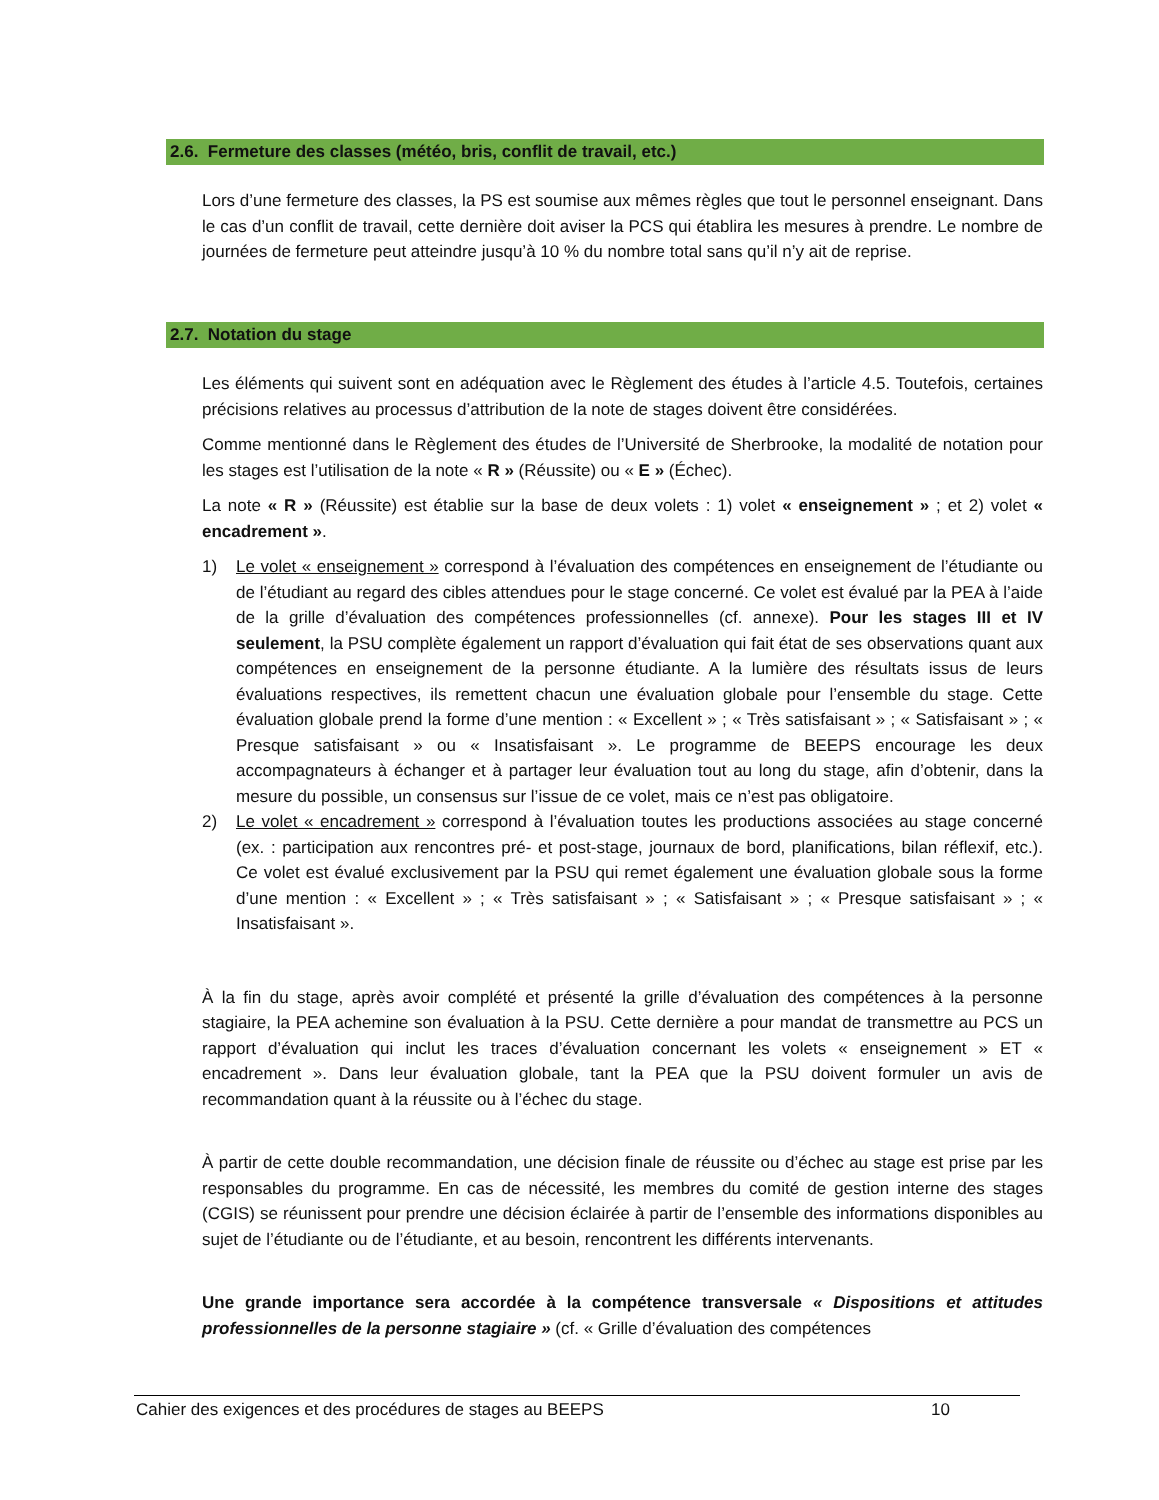2.6. Fermeture des classes (météo, bris, conflit de travail, etc.)
Lors d’une fermeture des classes, la PS est soumise aux mêmes règles que tout le personnel enseignant. Dans le cas d’un conflit de travail, cette dernière doit aviser la PCS qui établira les mesures à prendre. Le nombre de journées de fermeture peut atteindre jusqu’à 10 % du nombre total sans qu’il n’y ait de reprise.
2.7. Notation du stage
Les éléments qui suivent sont en adéquation avec le Règlement des études à l’article 4.5. Toutefois, certaines précisions relatives au processus d’attribution de la note de stages doivent être considérées.
Comme mentionné dans le Règlement des études de l’Université de Sherbrooke, la modalité de notation pour les stages est l’utilisation de la note « R » (Réussite) ou « E » (Échec).
La note « R » (Réussite) est établie sur la base de deux volets : 1) volet « enseignement » ; et 2) volet « encadrement ».
1) Le volet « enseignement » correspond à l’évaluation des compétences en enseignement de l’étudiante ou de l’étudiant au regard des cibles attendues pour le stage concerné. Ce volet est évalué par la PEA à l’aide de la grille d’évaluation des compétences professionnelles (cf. annexe). Pour les stages III et IV seulement, la PSU complète également un rapport d’évaluation qui fait état de ses observations quant aux compétences en enseignement de la personne étudiante. A la lumière des résultats issus de leurs évaluations respectives, ils remettent chacun une évaluation globale pour l’ensemble du stage. Cette évaluation globale prend la forme d’une mention : « Excellent » ; « Très satisfaisant » ; « Satisfaisant » ; « Presque satisfaisant » ou « Insatisfaisant ». Le programme de BEEPS encourage les deux accompagnateurs à échanger et à partager leur évaluation tout au long du stage, afin d’obtenir, dans la mesure du possible, un consensus sur l’issue de ce volet, mais ce n’est pas obligatoire.
2) Le volet « encadrement » correspond à l’évaluation toutes les productions associées au stage concerné (ex. : participation aux rencontres pré- et post-stage, journaux de bord, planifications, bilan réflexif, etc.). Ce volet est évalué exclusivement par la PSU qui remet également une évaluation globale sous la forme d’une mention : « Excellent » ; « Très satisfaisant » ; « Satisfaisant » ; « Presque satisfaisant » ; « Insatisfaisant ».
À la fin du stage, après avoir complété et présenté la grille d’évaluation des compétences à la personne stagiaire, la PEA achemine son évaluation à la PSU. Cette dernière a pour mandat de transmettre au PCS un rapport d’évaluation qui inclut les traces d’évaluation concernant les volets « enseignement » ET « encadrement ». Dans leur évaluation globale, tant la PEA que la PSU doivent formuler un avis de recommandation quant à la réussite ou à l’échec du stage.
À partir de cette double recommandation, une décision finale de réussite ou d’échec au stage est prise par les responsables du programme. En cas de nécessité, les membres du comité de gestion interne des stages (CGIS) se réunissent pour prendre une décision éclairée à partir de l’ensemble des informations disponibles au sujet de l’étudiante ou de l’étudiante, et au besoin, rencontrent les différents intervenants.
Une grande importance sera accordée à la compétence transversale « Dispositions et attitudes professionnelles de la personne stagiaire » (cf. « Grille d’évaluation des compétences
Cahier des exigences et des procédures de stages au BEEPS 10